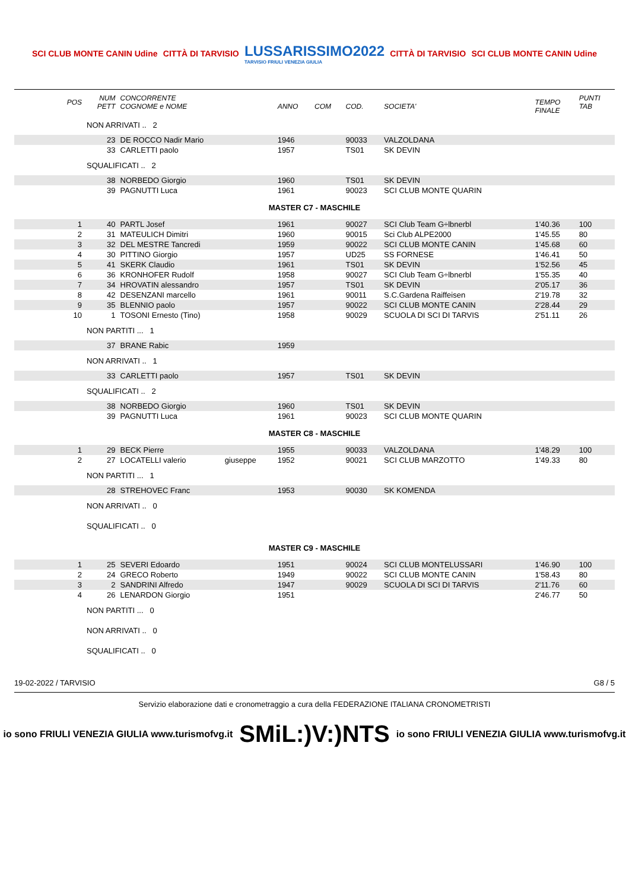SCI CLUB MONTE CANIN Udine CITTÀ DI TARVISIO
LUSSARISSIMO2022
TARVISIO FRIULI VENEZIA GIULIA
CITTÀ DI TARVISIO SCI CLUB MONTE CANIN Udine
| POS | NUM PETT | CONCORRENTE COGNOME e NOME | | ANNO | COM | COD. | SOCIETA' | TEMPO FINALE | PUNTI TAB |
| --- | --- | --- | --- | --- | --- | --- | --- | --- | --- |
| | NON ARRIVATI .. 2 | | | | | | | | |
| | 23 | DE ROCCO Nadir Mario | | 1946 | | 90033 | VALZOLDANA | | |
| | 33 | CARLETTI paolo | | 1957 | | TS01 | SK DEVIN | | |
| | SQUALIFICATI .. 2 | | | | | | | | |
| | 38 | NORBEDO Giorgio | | 1960 | | TS01 | SK DEVIN | | |
| | 39 | PAGNUTTI Luca | | 1961 | | 90023 | SCI CLUB MONTE QUARIN | | |
| MASTER C7 - MASCHILE | | | | | | | | | |
| 1 | 40 | PARTL Josef | | 1961 | | 90027 | SCI Club Team G÷lbnerbl | 1'40.36 | 100 |
| 2 | 31 | MATEULICH Dimitri | | 1960 | | 90015 | Sci Club ALPE2000 | 1'45.55 | 80 |
| 3 | 32 | DEL MESTRE Tancredi | | 1959 | | 90022 | SCI CLUB MONTE CANIN | 1'45.68 | 60 |
| 4 | 30 | PITTINO Giorgio | | 1957 | | UD25 | SS FORNESE | 1'46.41 | 50 |
| 5 | 41 | SKERK Claudio | | 1961 | | TS01 | SK DEVIN | 1'52.56 | 45 |
| 6 | 36 | KRONHOFER Rudolf | | 1958 | | 90027 | SCI Club Team G÷lbnerbl | 1'55.35 | 40 |
| 7 | 34 | HROVATIN alessandro | | 1957 | | TS01 | SK DEVIN | 2'05.17 | 36 |
| 8 | 42 | DESENZANI marcello | | 1961 | | 90011 | S.C.Gardena Raiffeisen | 2'19.78 | 32 |
| 9 | 35 | BLENNIO paolo | | 1957 | | 90022 | SCI CLUB MONTE CANIN | 2'28.44 | 29 |
| 10 | 1 | TOSONI Ernesto (Tino) | | 1958 | | 90029 | SCUOLA DI SCI DI TARVIS | 2'51.11 | 26 |
| | NON PARTITI ... 1 | | | | | | | | |
| | 37 | BRANE Rabic | | 1959 | | | | | |
| | NON ARRIVATI .. 1 | | | | | | | | |
| | 33 | CARLETTI paolo | | 1957 | | TS01 | SK DEVIN | | |
| | SQUALIFICATI .. 2 | | | | | | | | |
| | 38 | NORBEDO Giorgio | | 1960 | | TS01 | SK DEVIN | | |
| | 39 | PAGNUTTI Luca | | 1961 | | 90023 | SCI CLUB MONTE QUARIN | | |
| MASTER C8 - MASCHILE | | | | | | | | | |
| 1 | 29 | BECK Pierre | | 1955 | | 90033 | VALZOLDANA | 1'48.29 | 100 |
| 2 | 27 | LOCATELLI valerio | giuseppe | 1952 | | 90021 | SCI CLUB MARZOTTO | 1'49.33 | 80 |
| | NON PARTITI ... 1 | | | | | | | | |
| | 28 | STREHOVEC Franc | | 1953 | | 90030 | SK KOMENDA | | |
| | NON ARRIVATI .. 0 | | | | | | | | |
| | SQUALIFICATI .. 0 | | | | | | | | |
| MASTER C9 - MASCHILE | | | | | | | | | |
| 1 | 25 | SEVERI Edoardo | | 1951 | | 90024 | SCI CLUB MONTELUSSARI | 1'46.90 | 100 |
| 2 | 24 | GRECO Roberto | | 1949 | | 90022 | SCI CLUB MONTE CANIN | 1'58.43 | 80 |
| 3 | 2 | SANDRINI Alfredo | | 1947 | | 90029 | SCUOLA DI SCI DI TARVIS | 2'11.76 | 60 |
| 4 | 26 | LENARDON Giorgio | | 1951 | | | | 2'46.77 | 50 |
| | NON PARTITI ... 0 | | | | | | | | |
| | NON ARRIVATI .. 0 | | | | | | | | |
| | SQUALIFICATI .. 0 | | | | | | | | |
19-02-2022 / TARVISIO G8 / 5
Servizio elaborazione dati e cronometraggio a cura della FEDERAZIONE ITALIANA CRONOMETRISTI
io sono FRIULI VENEZIA GIULIA www.turismofvg.it SMiL:)V:)NTS io sono FRIULI VENEZIA GIULIA www.turismofvg.it